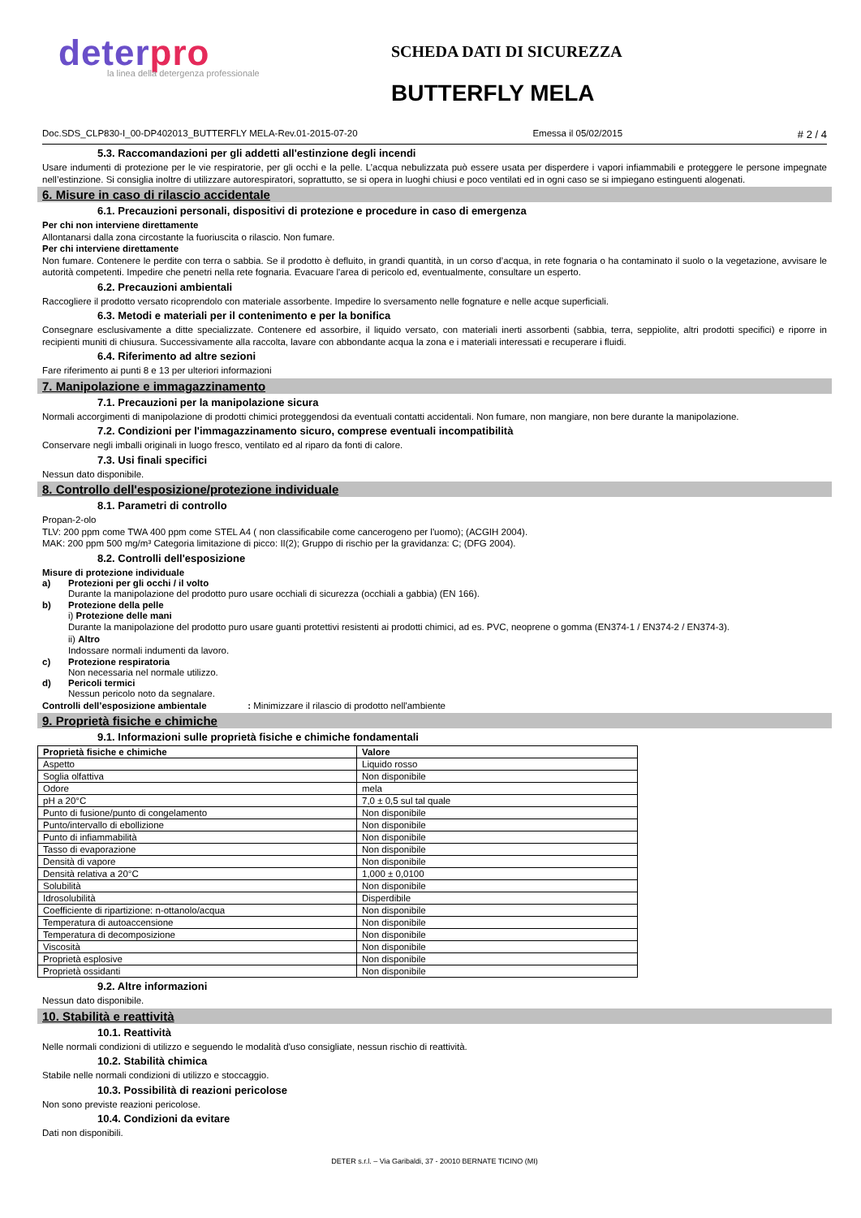deterpro
la linea della detergenza professionale
SCHEDA DATI DI SICUREZZA
BUTTERFLY MELA
Doc.SDS_CLP830-I_00-DP402013_BUTTERFLY MELA-Rev.01-2015-07-20 Emessa il 05/02/2015 # 2 / 4
5.3. Raccomandazioni per gli addetti all'estinzione degli incendi
Usare indumenti di protezione per le vie respiratorie, per gli occhi e la pelle. L’acqua nebulizzata può essere usata per disperdere i vapori infiammabili e proteggere le persone impegnate nell’estinzione. Si consiglia inoltre di utilizzare autorespiratori, soprattutto, se si opera in luoghi chiusi e poco ventilati ed in ogni caso se si impiegano estinguenti alogenati.
6. Misure in caso di rilascio accidentale
6.1. Precauzioni personali, dispositivi di protezione e procedure in caso di emergenza
Per chi non interviene direttamente
Allontanarsi dalla zona circostante la fuoriuscita o rilascio. Non fumare.
Per chi interviene direttamente
Non fumare. Contenere le perdite con terra o sabbia. Se il prodotto è defluito, in grandi quantità, in un corso d’acqua, in rete fognaria o ha contaminato il suolo o la vegetazione, avvisare le autorità competenti. Impedire che penetri nella rete fognaria. Evacuare l'area di pericolo ed, eventualmente, consultare un esperto.
6.2. Precauzioni ambientali
Raccogliere il prodotto versato ricoprendolo con materiale assorbente. Impedire lo sversamento nelle fognature e nelle acque superficiali.
6.3. Metodi e materiali per il contenimento e per la bonifica
Consegnare esclusivamente a ditte specializzate. Contenere ed assorbire, il liquido versato, con materiali inerti assorbenti (sabbia, terra, seppiolite, altri prodotti specifici) e riporre in recipienti muniti di chiusura. Successivamente alla raccolta, lavare con abbondante acqua la zona e i materiali interessati e recuperare i fluidi.
6.4. Riferimento ad altre sezioni
Fare riferimento ai punti 8 e 13 per ulteriori informazioni
7. Manipolazione e immagazzinamento
7.1. Precauzioni per la manipolazione sicura
Normali accorgimenti di manipolazione di prodotti chimici proteggendosi da eventuali contatti accidentali. Non fumare, non mangiare, non bere durante la manipolazione.
7.2. Condizioni per l'immagazzinamento sicuro, comprese eventuali incompatibilità
Conservare negli imballi originali in luogo fresco, ventilato ed al riparo da fonti di calore.
7.3. Usi finali specifici
Nessun dato disponibile.
8. Controllo dell'esposizione/protezione individuale
8.1. Parametri di controllo
Propan-2-olo
TLV: 200 ppm come TWA 400 ppm come STEL A4 ( non classificabile come cancerogeno per l'uomo); (ACGIH 2004).
MAK: 200 ppm 500 mg/m³ Categoria limitazione di picco: II(2); Gruppo di rischio per la gravidanza: C; (DFG 2004).
8.2. Controlli dell'esposizione
Misure di protezione individuale
a) Protezioni per gli occhi / il volto
Durante la manipolazione del prodotto puro usare occhiali di sicurezza (occhiali a gabbia) (EN 166).
b) Protezione della pelle
i) Protezione delle mani
Durante la manipolazione del prodotto puro usare guanti protettivi resistenti ai prodotti chimici, ad es. PVC, neoprene o gomma (EN374-1 / EN374-2 / EN374-3).
ii) Altro
Indossare normali indumenti da lavoro.
c) Protezione respiratoria
Non necessaria nel normale utilizzo.
d) Pericoli termici
Nessun pericolo noto da segnalare.
Controlli dell’esposizione ambientale : Minimizzare il rilascio di prodotto nell'ambiente
9. Proprietà fisiche e chimiche
9.1. Informazioni sulle proprietà fisiche e chimiche fondamentali
| Proprietà fisiche e chimiche | Valore |
| --- | --- |
| Aspetto | Liquido rosso |
| Soglia olfattiva | Non disponibile |
| Odore | mela |
| pH a 20°C | 7,0 ± 0,5 sul tal quale |
| Punto di fusione/punto di congelamento | Non disponibile |
| Punto/intervallo di ebollizione | Non disponibile |
| Punto di infiammabilità | Non disponibile |
| Tasso di evaporazione | Non disponibile |
| Densità di vapore | Non disponibile |
| Densità relativa a 20°C | 1,000 ± 0,0100 |
| Solubilità | Non disponibile |
| Idrosolubilità | Disperdibile |
| Coefficiente di ripartizione: n-ottanolo/acqua | Non disponibile |
| Temperatura di autoaccensione | Non disponibile |
| Temperatura di decomposizione | Non disponibile |
| Viscosità | Non disponibile |
| Proprietà esplosive | Non disponibile |
| Proprietà ossidanti | Non disponibile |
9.2. Altre informazioni
Nessun dato disponibile.
10. Stabilità e reattività
10.1. Reattività
Nelle normali condizioni di utilizzo e seguendo le modalità d'uso consigliate, nessun rischio di reattività.
10.2. Stabilità chimica
Stabile nelle normali condizioni di utilizzo e stoccaggio.
10.3. Possibilità di reazioni pericolose
Non sono previste reazioni pericolose.
10.4. Condizioni da evitare
Dati non disponibili.
DETER s.r.l. – Via Garibaldi, 37 - 20010 BERNATE TICINO (MI)